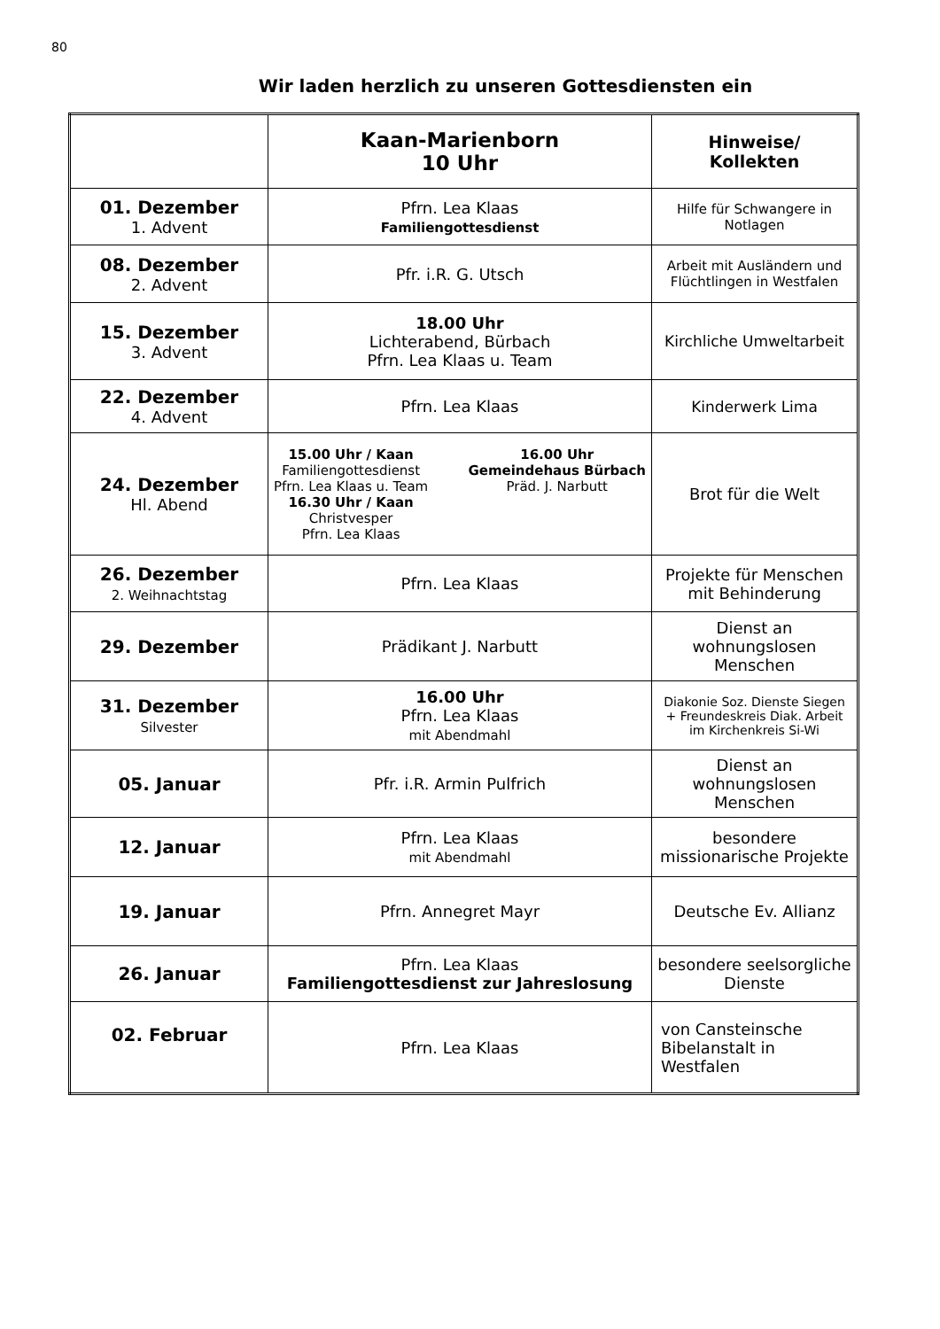80
Wir laden herzlich zu unseren Gottesdiensten ein
| | Kaan-Marienborn 10 Uhr | Hinweise/ Kollekten |
| --- | --- | --- |
| 01. Dezember 1. Advent | Pfrn. Lea Klaas Familiengottesdienst | Hilfe für Schwangere in Notlagen |
| 08. Dezember 2. Advent | Pfr. i.R. G. Utsch | Arbeit mit Ausländern und Flüchtlingen in Westfalen |
| 15. Dezember 3. Advent | 18.00 Uhr Lichterabend, Bürbach Pfrn. Lea Klaas u. Team | Kirchliche Umweltarbeit |
| 22. Dezember 4. Advent | Pfrn. Lea Klaas | Kinderwerk Lima |
| 24. Dezember Hl. Abend | 15.00 Uhr / Kaan Familiengottesdienst Pfrn. Lea Klaas u. Team 16.30 Uhr / Kaan Christvesper Pfrn. Lea Klaas 16.00 Uhr Gemeindehaus Bürbach Präd. J. Narbutt | Brot für die Welt |
| 26. Dezember 2. Weihnachtstag | Pfrn. Lea Klaas | Projekte für Menschen mit Behinderung |
| 29. Dezember | Prädikant J. Narbutt | Dienst an wohnungslosen Menschen |
| 31. Dezember Silvester | 16.00 Uhr Pfrn. Lea Klaas mit Abendmahl | Diakonie Soz. Dienste Siegen + Freundeskreis Diak. Arbeit im Kirchenkreis Si-Wi |
| 05. Januar | Pfr. i.R. Armin Pulfrich | Dienst an wohnungslosen Menschen |
| 12. Januar | Pfrn. Lea Klaas mit Abendmahl | besondere missionarische Projekte |
| 19. Januar | Pfrn. Annegret Mayr | Deutsche Ev. Allianz |
| 26. Januar | Pfrn. Lea Klaas Familiengottesdienst zur Jahreslosung | besondere seelsorgliche Dienste |
| 02. Februar | Pfrn. Lea Klaas | von Cansteinsche Bibelanstalt in Westfalen |